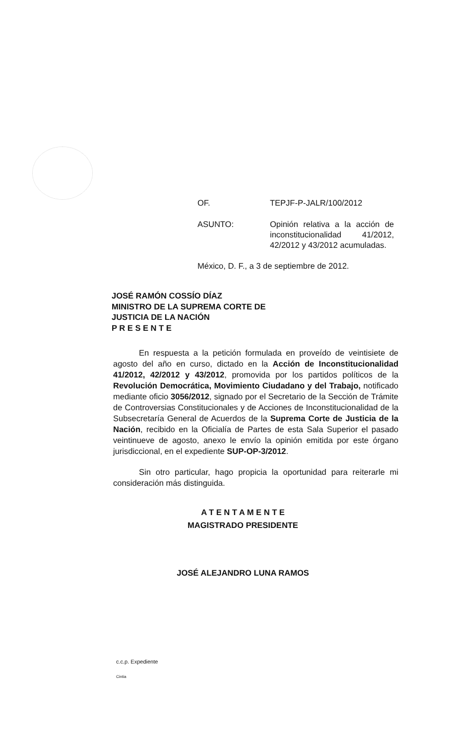OF. TEPJF-P-JALR/100/2012
ASUNTO: Opinión relativa a la acción de inconstitucionalidad 41/2012, 42/2012 y 43/2012 acumuladas.
México, D. F., a 3 de septiembre de 2012.
JOSÉ RAMÓN COSSÍO DÍAZ
MINISTRO DE LA SUPREMA CORTE DE
JUSTICIA DE LA NACIÓN
P R E S E N T E
En respuesta a la petición formulada en proveído de veintisiete de agosto del año en curso, dictado en la Acción de Inconstitucionalidad 41/2012, 42/2012 y 43/2012, promovida por los partidos políticos de la Revolución Democrática, Movimiento Ciudadano y del Trabajo, notificado mediante oficio 3056/2012, signado por el Secretario de la Sección de Trámite de Controversias Constitucionales y de Acciones de Inconstitucionalidad de la Subsecretaría General de Acuerdos de la Suprema Corte de Justicia de la Nación, recibido en la Oficialía de Partes de esta Sala Superior el pasado veintinueve de agosto, anexo le envío la opinión emitida por este órgano jurisdiccional, en el expediente SUP-OP-3/2012.
Sin otro particular, hago propicia la oportunidad para reiterarle mi consideración más distinguida.
A T E N T A M E N T E
MAGISTRADO PRESIDENTE
JOSÉ ALEJANDRO LUNA RAMOS
c.c.p. Expediente
Cintia